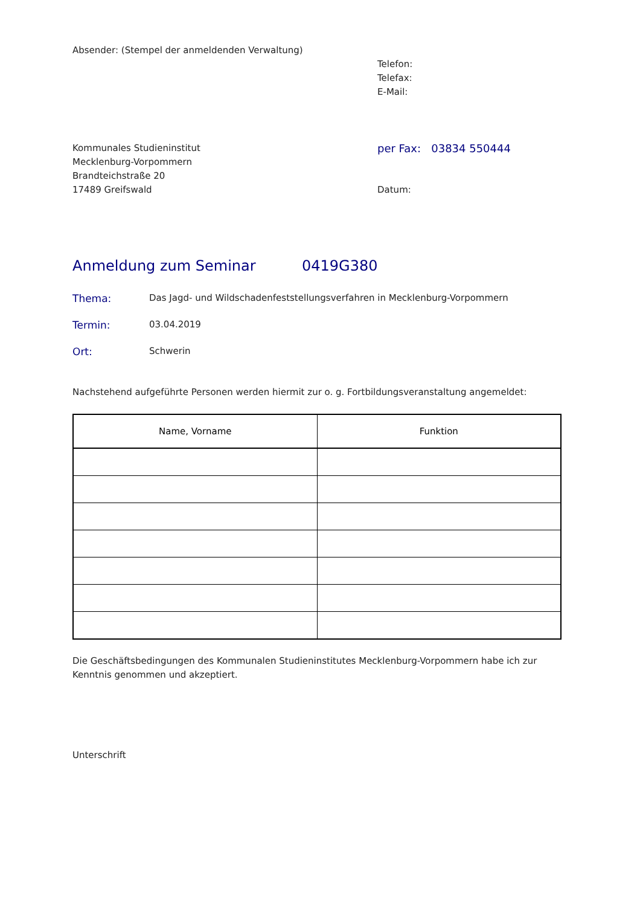Absender: (Stempel der anmeldenden Verwaltung)
Telefon:
Telefax:
E-Mail:
Kommunales Studieninstitut
Mecklenburg-Vorpommern
Brandteichstraße 20
17489 Greifswald
per Fax: 03834 550444
Datum:
Anmeldung zum Seminar 0419G380
Thema: Das Jagd- und Wildschadenfeststellungsverfahren in Mecklenburg-Vorpommern
Termin: 03.04.2019
Ort: Schwerin
Nachstehend aufgeführte Personen werden hiermit zur o. g. Fortbildungsveranstaltung angemeldet:
| Name, Vorname | Funktion |
| --- | --- |
Die Geschäftsbedingungen des Kommunalen Studieninstitutes Mecklenburg-Vorpommern habe ich zur Kenntnis genommen und akzeptiert.
Unterschrift